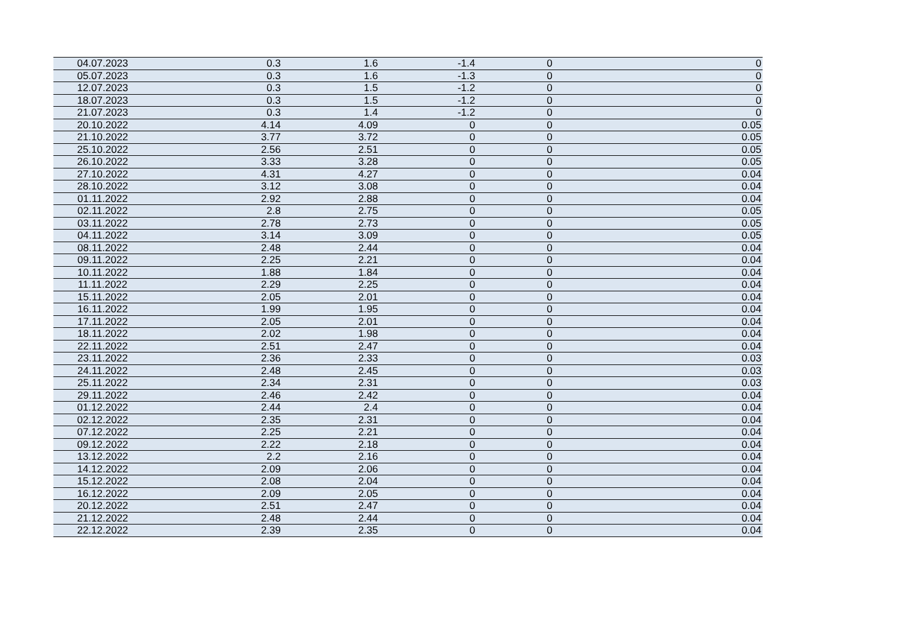| 04.07.2023 | 0.3 | 1.6 | -1.4 | 0 | 0 |
| 05.07.2023 | 0.3 | 1.6 | -1.3 | 0 | 0 |
| 12.07.2023 | 0.3 | 1.5 | -1.2 | 0 | 0 |
| 18.07.2023 | 0.3 | 1.5 | -1.2 | 0 | 0 |
| 21.07.2023 | 0.3 | 1.4 | -1.2 | 0 | 0 |
| 20.10.2022 | 4.14 | 4.09 | 0 | 0 | 0.05 |
| 21.10.2022 | 3.77 | 3.72 | 0 | 0 | 0.05 |
| 25.10.2022 | 2.56 | 2.51 | 0 | 0 | 0.05 |
| 26.10.2022 | 3.33 | 3.28 | 0 | 0 | 0.05 |
| 27.10.2022 | 4.31 | 4.27 | 0 | 0 | 0.04 |
| 28.10.2022 | 3.12 | 3.08 | 0 | 0 | 0.04 |
| 01.11.2022 | 2.92 | 2.88 | 0 | 0 | 0.04 |
| 02.11.2022 | 2.8 | 2.75 | 0 | 0 | 0.05 |
| 03.11.2022 | 2.78 | 2.73 | 0 | 0 | 0.05 |
| 04.11.2022 | 3.14 | 3.09 | 0 | 0 | 0.05 |
| 08.11.2022 | 2.48 | 2.44 | 0 | 0 | 0.04 |
| 09.11.2022 | 2.25 | 2.21 | 0 | 0 | 0.04 |
| 10.11.2022 | 1.88 | 1.84 | 0 | 0 | 0.04 |
| 11.11.2022 | 2.29 | 2.25 | 0 | 0 | 0.04 |
| 15.11.2022 | 2.05 | 2.01 | 0 | 0 | 0.04 |
| 16.11.2022 | 1.99 | 1.95 | 0 | 0 | 0.04 |
| 17.11.2022 | 2.05 | 2.01 | 0 | 0 | 0.04 |
| 18.11.2022 | 2.02 | 1.98 | 0 | 0 | 0.04 |
| 22.11.2022 | 2.51 | 2.47 | 0 | 0 | 0.04 |
| 23.11.2022 | 2.36 | 2.33 | 0 | 0 | 0.03 |
| 24.11.2022 | 2.48 | 2.45 | 0 | 0 | 0.03 |
| 25.11.2022 | 2.34 | 2.31 | 0 | 0 | 0.03 |
| 29.11.2022 | 2.46 | 2.42 | 0 | 0 | 0.04 |
| 01.12.2022 | 2.44 | 2.4 | 0 | 0 | 0.04 |
| 02.12.2022 | 2.35 | 2.31 | 0 | 0 | 0.04 |
| 07.12.2022 | 2.25 | 2.21 | 0 | 0 | 0.04 |
| 09.12.2022 | 2.22 | 2.18 | 0 | 0 | 0.04 |
| 13.12.2022 | 2.2 | 2.16 | 0 | 0 | 0.04 |
| 14.12.2022 | 2.09 | 2.06 | 0 | 0 | 0.04 |
| 15.12.2022 | 2.08 | 2.04 | 0 | 0 | 0.04 |
| 16.12.2022 | 2.09 | 2.05 | 0 | 0 | 0.04 |
| 20.12.2022 | 2.51 | 2.47 | 0 | 0 | 0.04 |
| 21.12.2022 | 2.48 | 2.44 | 0 | 0 | 0.04 |
| 22.12.2022 | 2.39 | 2.35 | 0 | 0 | 0.04 |